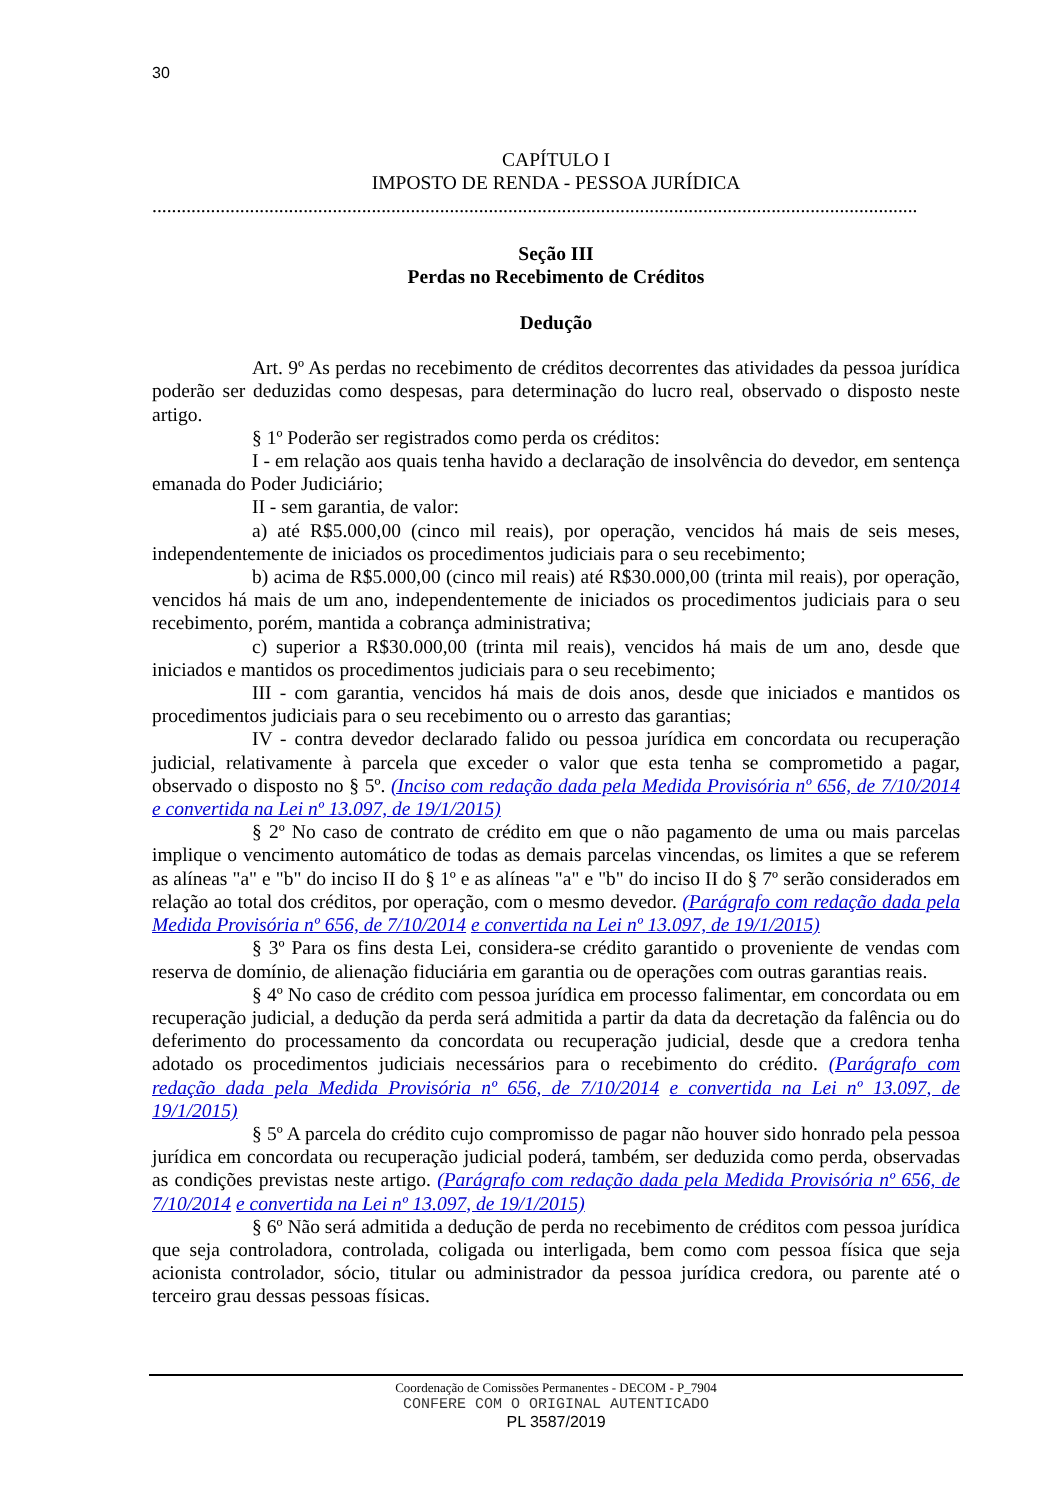30
CAPÍTULO I
IMPOSTO DE RENDA - PESSOA JURÍDICA
.............................................................................................................................................................
Seção III
Perdas no Recebimento de Créditos
Dedução
Art. 9º As perdas no recebimento de créditos decorrentes das atividades da pessoa jurídica poderão ser deduzidas como despesas, para determinação do lucro real, observado o disposto neste artigo.
§ 1º Poderão ser registrados como perda os créditos:
I - em relação aos quais tenha havido a declaração de insolvência do devedor, em sentença emanada do Poder Judiciário;
II - sem garantia, de valor:
a) até R$5.000,00 (cinco mil reais), por operação, vencidos há mais de seis meses, independentemente de iniciados os procedimentos judiciais para o seu recebimento;
b) acima de R$5.000,00 (cinco mil reais) até R$30.000,00 (trinta mil reais), por operação, vencidos há mais de um ano, independentemente de iniciados os procedimentos judiciais para o seu recebimento, porém, mantida a cobrança administrativa;
c) superior a R$30.000,00 (trinta mil reais), vencidos há mais de um ano, desde que iniciados e mantidos os procedimentos judiciais para o seu recebimento;
III - com garantia, vencidos há mais de dois anos, desde que iniciados e mantidos os procedimentos judiciais para o seu recebimento ou o arresto das garantias;
IV - contra devedor declarado falido ou pessoa jurídica em concordata ou recuperação judicial, relativamente à parcela que exceder o valor que esta tenha se comprometido a pagar, observado o disposto no § 5º. (Inciso com redação dada pela Medida Provisória nº 656, de 7/10/2014 e convertida na Lei nº 13.097, de 19/1/2015)
§ 2º No caso de contrato de crédito em que o não pagamento de uma ou mais parcelas implique o vencimento automático de todas as demais parcelas vincendas, os limites a que se referem as alíneas "a" e "b" do inciso II do § 1º e as alíneas "a" e "b" do inciso II do § 7º serão considerados em relação ao total dos créditos, por operação, com o mesmo devedor. (Parágrafo com redação dada pela Medida Provisória nº 656, de 7/10/2014 e convertida na Lei nº 13.097, de 19/1/2015)
§ 3º Para os fins desta Lei, considera-se crédito garantido o proveniente de vendas com reserva de domínio, de alienação fiduciária em garantia ou de operações com outras garantias reais.
§ 4º No caso de crédito com pessoa jurídica em processo falimentar, em concordata ou em recuperação judicial, a dedução da perda será admitida a partir da data da decretação da falência ou do deferimento do processamento da concordata ou recuperação judicial, desde que a credora tenha adotado os procedimentos judiciais necessários para o recebimento do crédito. (Parágrafo com redação dada pela Medida Provisória nº 656, de 7/10/2014 e convertida na Lei nº 13.097, de 19/1/2015)
§ 5º A parcela do crédito cujo compromisso de pagar não houver sido honrado pela pessoa jurídica em concordata ou recuperação judicial poderá, também, ser deduzida como perda, observadas as condições previstas neste artigo. (Parágrafo com redação dada pela Medida Provisória nº 656, de 7/10/2014 e convertida na Lei nº 13.097, de 19/1/2015)
§ 6º Não será admitida a dedução de perda no recebimento de créditos com pessoa jurídica que seja controladora, controlada, coligada ou interligada, bem como com pessoa física que seja acionista controlador, sócio, titular ou administrador da pessoa jurídica credora, ou parente até o terceiro grau dessas pessoas físicas.
Coordenação de Comissões Permanentes - DECOM - P_7904
CONFERE COM O ORIGINAL AUTENTICADO
PL 3587/2019